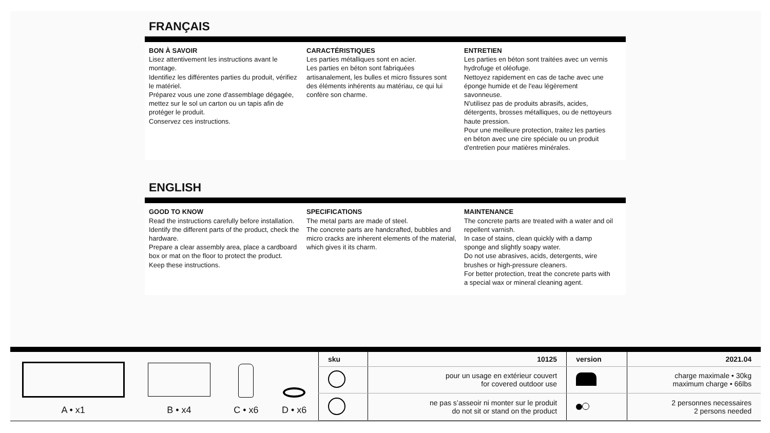FRANÇAIS
BON À SAVOIR
Lisez attentivement les instructions avant le montage.
Identifiez les différentes parties du produit, vérifiez le matériel.
Préparez vous une zone d'assemblage dégagée, mettez sur le sol un carton ou un tapis afin de protéger le produit.
Conservez ces instructions.
CARACTÉRISTIQUES
Les parties métalliques sont en acier.
Les parties en béton sont fabriquées artisanalement, les bulles et micro fissures sont des éléments inhérents au matériau, ce qui lui confère son charme.
ENTRETIEN
Les parties en béton sont traitées avec un vernis hydrofuge et oléofuge.
Nettoyez rapidement en cas de tache avec une éponge humide et de l'eau légèrement savonneuse.
N'utilisez pas de produits abrasifs, acides, détergents, brosses métalliques, ou de nettoyeurs haute pression.
Pour une meilleure protection, traitez les parties en béton avec une cire spéciale ou un produit d'entretien pour matières minérales.
ENGLISH
GOOD TO KNOW
Read the instructions carefully before installation.
Identify the different parts of the product, check the hardware.
Prepare a clear assembly area, place a cardboard box or mat on the floor to protect the product.
Keep these instructions.
SPECIFICATIONS
The metal parts are made of steel.
The concrete parts are handcrafted, bubbles and micro cracks are inherent elements of the material, which gives it its charm.
MAINTENANCE
The concrete parts are treated with a water and oil repellent varnish.
In case of stains, clean quickly with a damp sponge and slightly soapy water.
Do not use abrasives, acids, detergents, wire brushes or high-pressure cleaners.
For better protection, treat the concrete parts with a special wax or mineral cleaning agent.
A • x1
B • x4
C • x6
D • x6
| sku | 10125 | version | 2021.04 |
| | pour un usage en extérieur couvert for covered outdoor use | | charge maximale • 30kg maximum charge • 66lbs |
| | ne pas s’asseoir ni monter sur le produit do not sit or stand on the product | | 2 personnes necessaires 2 persons needed |